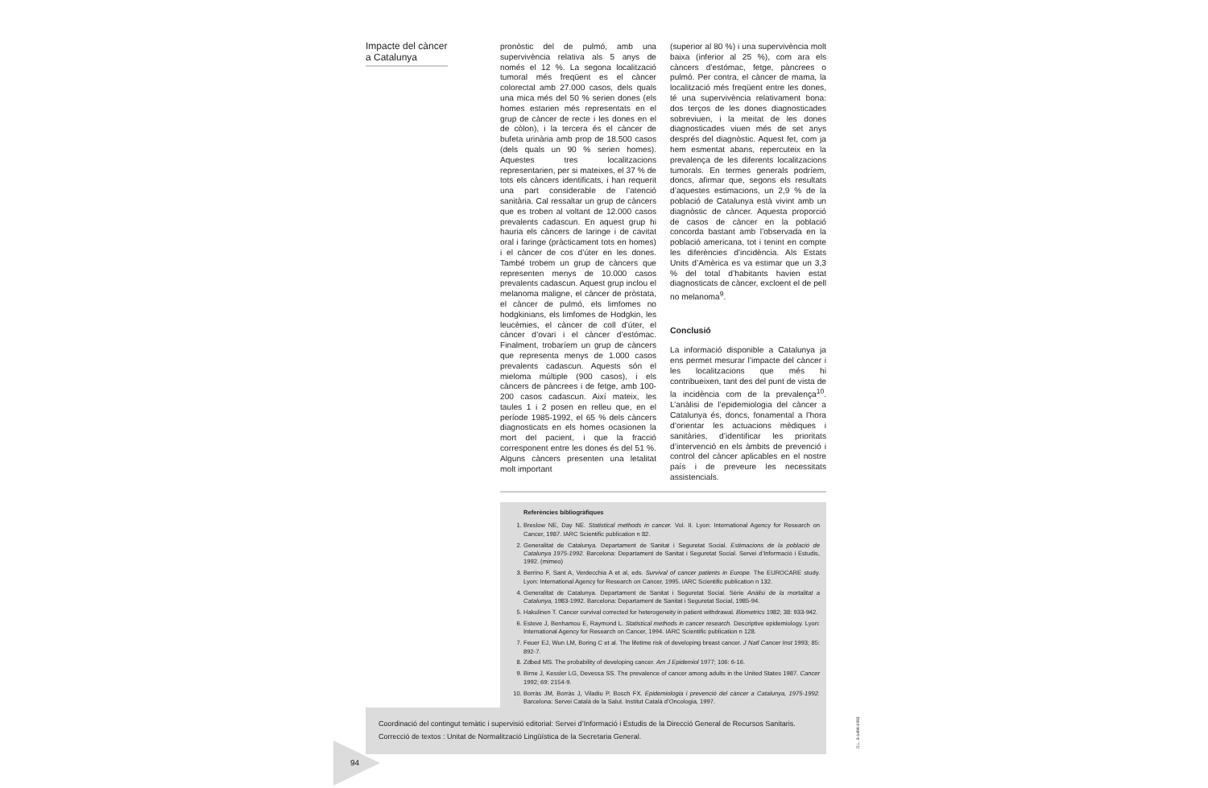Impacte del càncer
a Catalunya
pronòstic del de pulmó, amb una supervivència relativa als 5 anys de només el 12 %. La segona localització tumoral més freqüent es el càncer colorectal amb 27.000 casos, dels quals una mica més del 50 % serien dones (els homes estarien més representats en el grup de càncer de recte i les dones en el de còlon), i la tercera és el càncer de bufeta urinària amb prop de 18.500 casos (dels quals un 90 % serien homes). Aquestes tres localitzacions representarien, per si mateixes, el 37 % de tots els càncers identificats, i han requerit una part considerable de l’atenció sanitària. Cal ressaltar un grup de càncers que es troben al voltant de 12.000 casos prevalents cadascun. En aquest grup hi hauria els càncers de laringe i de cavitat oral i faringe (pràcticament tots en homes) i el càncer de cos d’úter en les dones. També trobem un grup de càncers que representen menys de 10.000 casos prevalents cadascun. Aquest grup inclou el melanoma maligne, el càncer de pròstata, el càncer de pulmó, els limfomes no hodgkinians, els limfomes de Hodgkin, les leucèmies, el càncer de coll d’úter, el càncer d’ovari i el càncer d’estómac. Finalment, trobaríem un grup de càncers que representa menys de 1.000 casos prevalents cadascun. Aquests són el mieloma múltiple (900 casos), i els càncers de pàncrees i de fetge, amb 100-200 casos cadascun. Així mateix, les taules 1 i 2 posen en relleu que, en el període 1985-1992, el 65 % dels càncers diagnosticats en els homes ocasionen la mort del pacient, i que la fracció corresponent entre les dones és del 51 %. Alguns càncers presenten una letalitat molt important
(superior al 80 %) i una supervivència molt baixa (inferior al 25 %), com ara els càncers d’estómac, fetge, pàncrees o pulmó. Per contra, el càncer de mama, la localització més freqüent entre les dones, té una supervivència relativament bona: dos terços de les dones diagnosticades sobreviuen, i la meitat de les dones diagnosticades viuen més de set anys després del diagnòstic. Aquest fet, com ja hem esmentat abans, repercuteix en la prevalença de les diferents localitzacions tumorals. En termes generals podríem, doncs, afirmar que, segons els resultats d’aquestes estimacions, un 2,9 % de la població de Catalunya està vivint amb un diagnòstic de càncer. Aquesta proporció de casos de càncer en la població concorda bastant amb l’observada en la població americana, tot i tenint en compte les diferències d’incidència. Als Estats Units d’Amèrica es va estimar que un 3,3 % del total d’habitants havien estat diagnosticats de càncer, excloent el de pell no melanoma<sup>9</sup>.
Conclusió
La informació disponible a Catalunya ja ens permet mesurar l’impacte del càncer i les localitzacions que més hi contribueixen, tant des del punt de vista de la incidència com de la prevalença<sup>10</sup>. L’anàlisi de l’epidemiologia del càncer a Catalunya és, doncs, fonamental a l’hora d’orientar les actuacions mèdiques i sanitàries, d’identificar les prioritats d’intervenció en els àmbits de prevenció i control del càncer aplicables en el nostre país i de preveure les necessitats assistencials.
Referències bibliogràfiques
1. Breslow NE, Day NE. Statistical methods in cancer. Vol. II. Lyon: International Agency for Research on Cancer, 1987. IARC Scientific publication n 82.
2. Generalitat de Catalunya. Departament de Sanitat i Seguretat Social. Estimacions de la població de Catalunya 1975-1992. Barcelona: Departament de Sanitat i Seguretat Social. Servei d’Informació i Estudis, 1992. (mimeo)
3. Berrino F, Sant A, Verdecchia A et al, eds. Survival of cancer patients in Europe. The EUROCARE study. Lyon: International Agency for Research on Cancer, 1995. IARC Scientific publication n 132.
4. Generalitat de Catalunya. Departament de Sanitat i Seguretat Social. Sèrie Anàlisi de la mortalitat a Catalunya, 1983-1992. Barcelona: Departament de Sanitat i Seguretat Social, 1985-94.
5. Hakulinen T. Cancer survival corrected for heterogeneity in patient withdrawal. Biometrics 1982; 38: 933-942.
6. Esteve J, Benhamou E, Raymond L. Statistical methods in cancer research. Descriptive epidemiology. Lyon: International Agency for Research on Cancer, 1994. IARC Scientific publication n 128.
7. Feuer EJ, Wun LM, Boring C et al. The lifetime risk of developing breast cancer. J Natl Cancer Inst 1993; 85: 892-7.
8. Zdbed MS. The probability of developing cancer. Am J Epidemiol 1977; 106: 6-16.
9. Birne J, Kessler LG, Devessa SS. The prevalence of cancer among adults in the United States 1987. Cancer 1992; 69: 2154-9.
10. Borràs JM, Borràs J, Viladiu P, Bosch FX. Epidemiologia i prevenció del càncer a Catalunya, 1975-1992. Barcelona: Servei Català de la Salut. Institut Català d’Oncologia, 1997.
Coordinació del contingut temàtic i supervisió editorial: Servei d’Informació i Estudis de la Direcció General de Recursos Sanitaris.
Correcció de textos : Unitat de Normalització Lingüística de la Secretaria General.
94
D.L. B-1496-1993